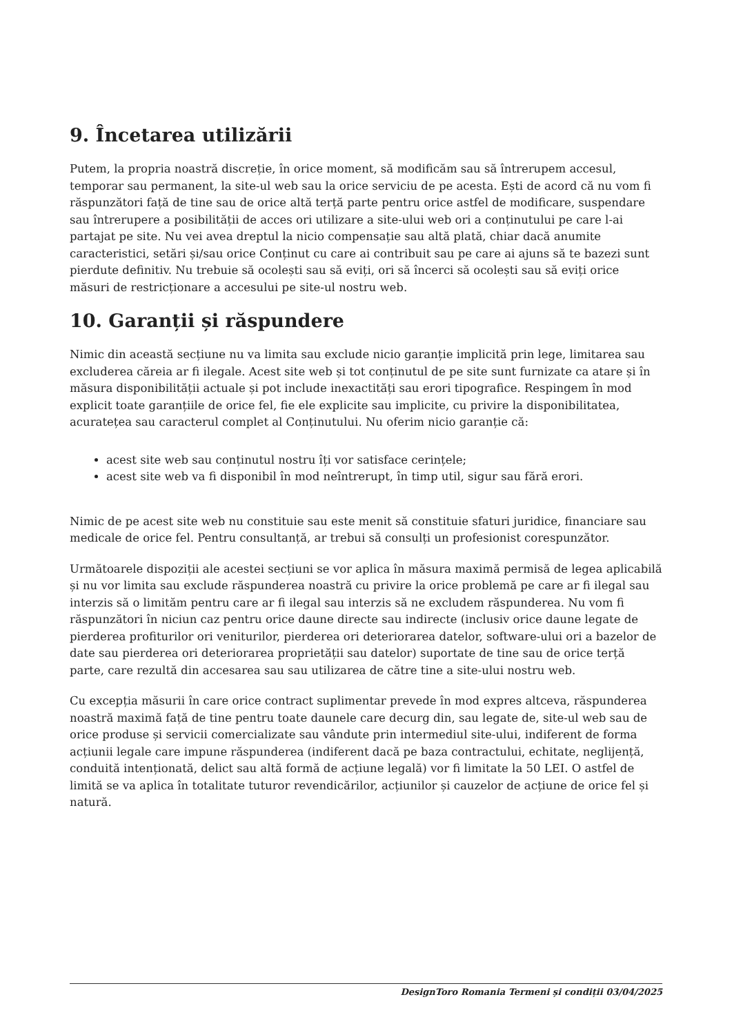9. Încetarea utilizării
Putem, la propria noastră discreție, în orice moment, să modificăm sau să întrerupem accesul, temporar sau permanent, la site-ul web sau la orice serviciu de pe acesta. Ești de acord că nu vom fi răspunzători față de tine sau de orice altă terță parte pentru orice astfel de modificare, suspendare sau întrerupere a posibilității de acces ori utilizare a site-ului web ori a conținutului pe care l-ai partajat pe site. Nu vei avea dreptul la nicio compensație sau altă plată, chiar dacă anumite caracteristici, setări și/sau orice Conținut cu care ai contribuit sau pe care ai ajuns să te bazezi sunt pierdute definitiv. Nu trebuie să ocolești sau să eviți, ori să încerci să ocolești sau să eviți orice măsuri de restricționare a accesului pe site-ul nostru web.
10. Garanții și răspundere
Nimic din această secțiune nu va limita sau exclude nicio garanție implicită prin lege, limitarea sau excluderea căreia ar fi ilegale. Acest site web și tot conținutul de pe site sunt furnizate ca atare și în măsura disponibilității actuale și pot include inexactități sau erori tipografice. Respingem în mod explicit toate garanțiile de orice fel, fie ele explicite sau implicite, cu privire la disponibilitatea, acuratețea sau caracterul complet al Conținutului. Nu oferim nicio garanție că:
acest site web sau conținutul nostru îți vor satisface cerințele;
acest site web va fi disponibil în mod neîntrerupt, în timp util, sigur sau fără erori.
Nimic de pe acest site web nu constituie sau este menit să constituie sfaturi juridice, financiare sau medicale de orice fel. Pentru consultanță, ar trebui să consulți un profesionist corespunzător.
Următoarele dispoziții ale acestei secțiuni se vor aplica în măsura maximă permisă de legea aplicabilă și nu vor limita sau exclude răspunderea noastră cu privire la orice problemă pe care ar fi ilegal sau interzis să o limităm pentru care ar fi ilegal sau interzis să ne excludem răspunderea. Nu vom fi răspunzători în niciun caz pentru orice daune directe sau indirecte (inclusiv orice daune legate de pierderea profiturilor ori veniturilor, pierderea ori deteriorarea datelor, software-ului ori a bazelor de date sau pierderea ori deteriorarea proprietății sau datelor) suportate de tine sau de orice terță parte, care rezultă din accesarea sau sau utilizarea de către tine a site-ului nostru web.
Cu excepția măsurii în care orice contract suplimentar prevede în mod expres altceva, răspunderea noastră maximă față de tine pentru toate daunele care decurg din, sau legate de, site-ul web sau de orice produse și servicii comercializate sau vândute prin intermediul site-ului, indiferent de forma acțiunii legale care impune răspunderea (indiferent dacă pe baza contractului, echitate, neglijență, conduită intenționată, delict sau altă formă de acțiune legală) vor fi limitate la 50 LEI. O astfel de limită se va aplica în totalitate tuturor revendicărilor, acțiunilor și cauzelor de acțiune de orice fel și natură.
DesignToro Romania Termeni și condiții 03/04/2025